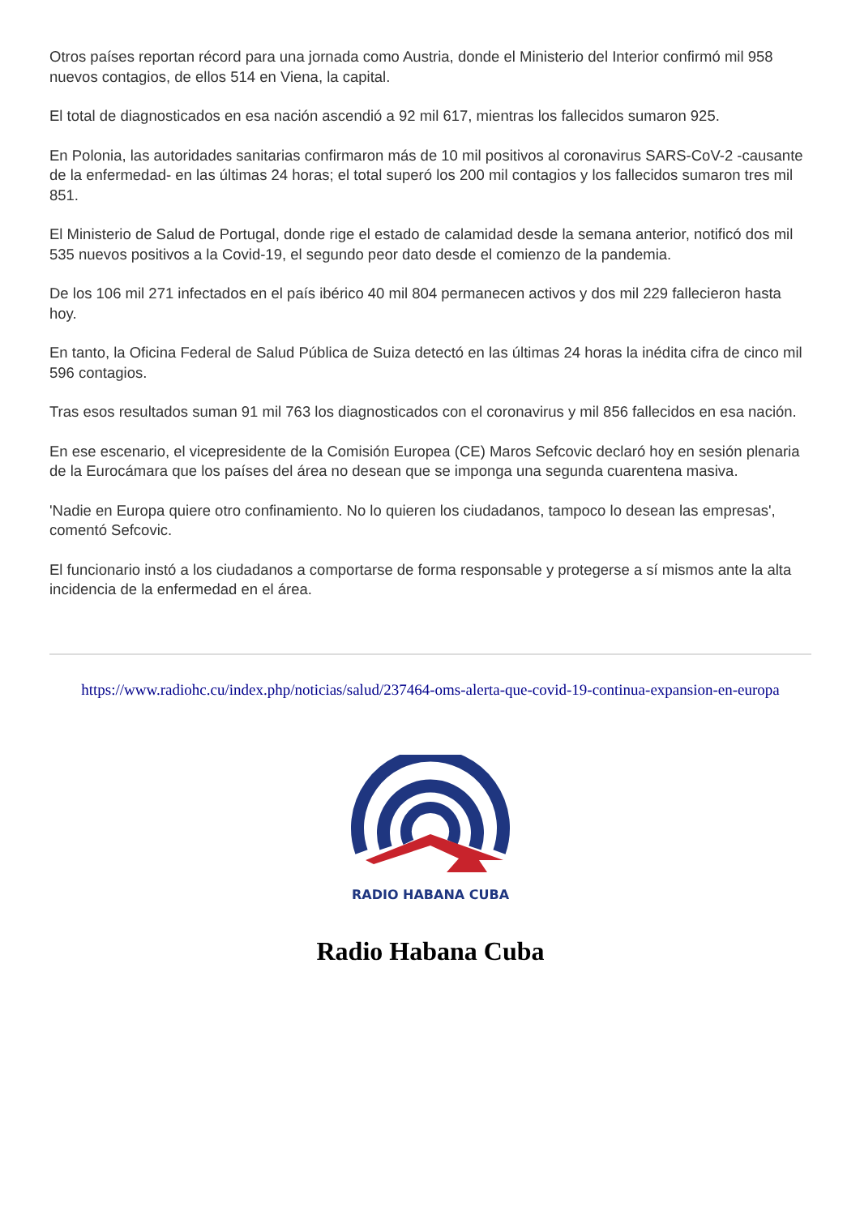Otros países reportan récord para una jornada como Austria, donde el Ministerio del Interior confirmó mil 958 nuevos contagios, de ellos 514 en Viena, la capital.
El total de diagnosticados en esa nación ascendió a 92 mil 617, mientras los fallecidos sumaron 925.
En Polonia, las autoridades sanitarias confirmaron más de 10 mil positivos al coronavirus SARS-CoV-2 -causante de la enfermedad- en las últimas 24 horas; el total superó los 200 mil contagios y los fallecidos sumaron tres mil 851.
El Ministerio de Salud de Portugal, donde rige el estado de calamidad desde la semana anterior, notificó dos mil 535 nuevos positivos a la Covid-19, el segundo peor dato desde el comienzo de la pandemia.
De los 106 mil 271 infectados en el país ibérico 40 mil 804 permanecen activos y dos mil 229 fallecieron hasta hoy.
En tanto, la Oficina Federal de Salud Pública de Suiza detectó en las últimas 24 horas la inédita cifra de cinco mil 596 contagios.
Tras esos resultados suman 91 mil 763 los diagnosticados con el coronavirus y mil 856 fallecidos en esa nación.
En ese escenario, el vicepresidente de la Comisión Europea (CE) Maros Sefcovic declaró hoy en sesión plenaria de la Eurocámara que los países del área no desean que se imponga una segunda cuarentena masiva.
'Nadie en Europa quiere otro confinamiento. No lo quieren los ciudadanos, tampoco lo desean las empresas', comentó Sefcovic.
El funcionario instó a los ciudadanos a comportarse de forma responsable y protegerse a sí mismos ante la alta incidencia de la enfermedad en el área.
https://www.radiohc.cu/index.php/noticias/salud/237464-oms-alerta-que-covid-19-continua-expansion-en-europa
RADIO HABANA CUBA
Radio Habana Cuba